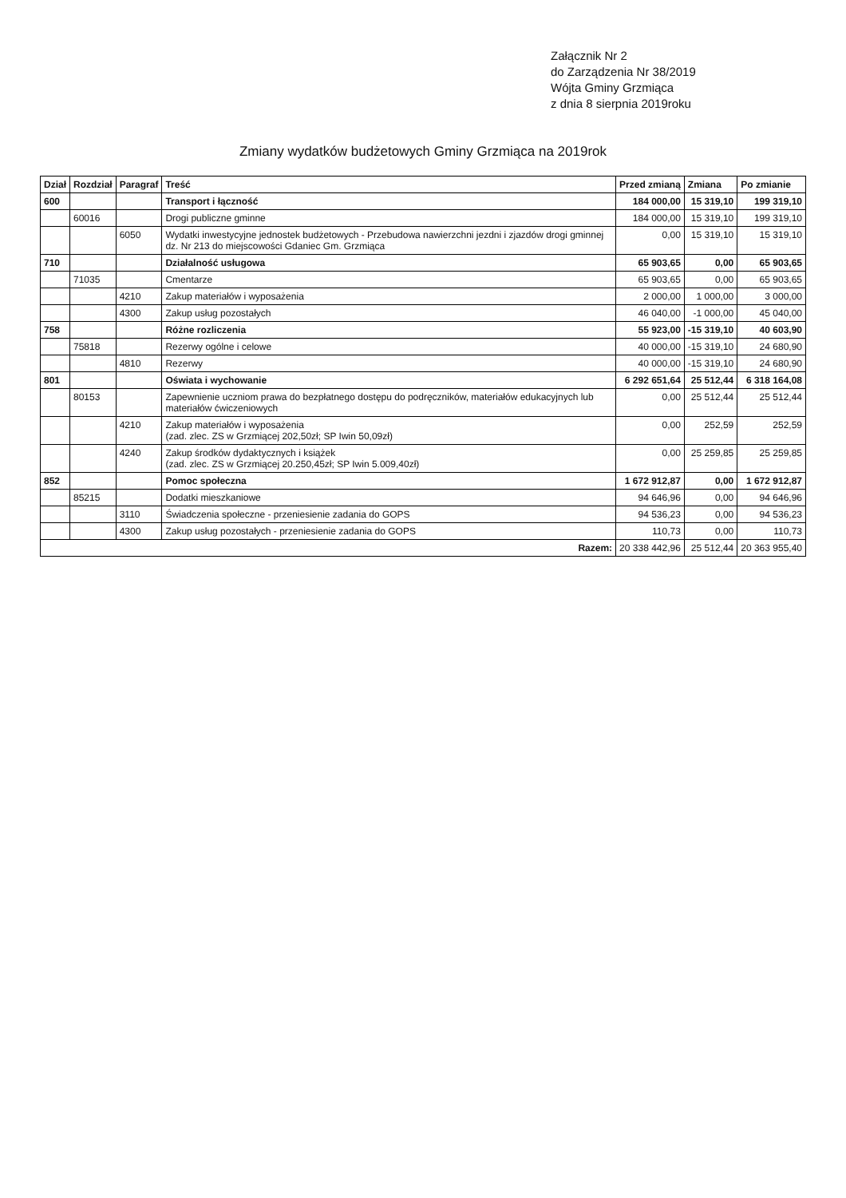Załącznik Nr 2
do Zarządzenia Nr 38/2019
Wójta Gminy Grzmiąca
z dnia 8 sierpnia 2019roku
Zmiany wydatków budżetowych Gminy Grzmiąca na 2019rok
| Dział | Rozdział | Paragraf | Treść | Przed zmianą | Zmiana | Po zmianie |
| --- | --- | --- | --- | --- | --- | --- |
| 600 | | | Transport i łączność | 184 000,00 | 15 319,10 | 199 319,10 |
| | 60016 | | Drogi publiczne gminne | 184 000,00 | 15 319,10 | 199 319,10 |
| | | 6050 | Wydatki inwestycyjne jednostek budżetowych - Przebudowa nawierzchni jezdni i zjazdów drogi gminnej dz. Nr 213 do miejscowości Gdaniec Gm. Grzmiąca | 0,00 | 15 319,10 | 15 319,10 |
| 710 | | | Działalność usługowa | 65 903,65 | 0,00 | 65 903,65 |
| | 71035 | | Cmentarze | 65 903,65 | 0,00 | 65 903,65 |
| | | 4210 | Zakup materiałów i wyposażenia | 2 000,00 | 1 000,00 | 3 000,00 |
| | | 4300 | Zakup usług pozostałych | 46 040,00 | -1 000,00 | 45 040,00 |
| 758 | | | Różne rozliczenia | 55 923,00 | -15 319,10 | 40 603,90 |
| | 75818 | | Rezerwy ogólne i celowe | 40 000,00 | -15 319,10 | 24 680,90 |
| | | 4810 | Rezerwy | 40 000,00 | -15 319,10 | 24 680,90 |
| 801 | | | Oświata i wychowanie | 6 292 651,64 | 25 512,44 | 6 318 164,08 |
| | 80153 | | Zapewnienie uczniom prawa do bezpłatnego dostępu do podręczników, materiałów edukacyjnych lub materiałów ćwiczeniowych | 0,00 | 25 512,44 | 25 512,44 |
| | | 4210 | Zakup materiałów i wyposażenia (zad. zlec. ZS w Grzmiącej 202,50zł; SP Iwin 50,09zł) | 0,00 | 252,59 | 252,59 |
| | | 4240 | Zakup środków dydaktycznych i książek (zad. zlec. ZS w Grzmiącej 20.250,45zł; SP Iwin 5.009,40zł) | 0,00 | 25 259,85 | 25 259,85 |
| 852 | | | Pomoc społeczna | 1 672 912,87 | 0,00 | 1 672 912,87 |
| | 85215 | | Dodatki mieszkaniowe | 94 646,96 | 0,00 | 94 646,96 |
| | | 3110 | Świadczenia społeczne - przeniesienie zadania do GOPS | 94 536,23 | 0,00 | 94 536,23 |
| | | 4300 | Zakup usług pozostałych - przeniesienie zadania do GOPS | 110,73 | 0,00 | 110,73 |
| Razem: | | | | 20 338 442,96 | 25 512,44 | 20 363 955,40 |